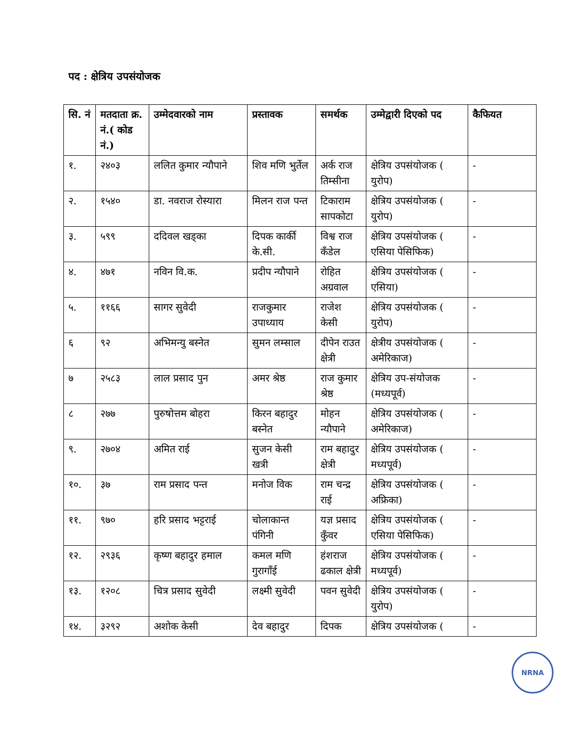पद : क्षेत्रिय उपसंयोजक
| सि. नं | मतदाता क्र. नं.( कोड नं.) | उम्मेदवारको नाम | प्रस्तावक | समर्थक | उम्मेद्वारी दिएको पद | कैफियत |
| --- | --- | --- | --- | --- | --- | --- |
| १. | २४०३ | ललित कुमार न्यौपाने | शिव मणि भुर्तेल | अर्क राज तिम्सीना | क्षेत्रिय उपसंयोजक ( युरोप) | - |
| २. | १५४० | डा. नवराज रोस्यारा | मिलन राज पन्त | टिकाराम सापकोटा | क्षेत्रिय उपसंयोजक ( युरोप) | - |
| ३. | ५९९ | ददिवल खड्का | दिपक कार्की के.सी. | विश्व राज कँडेल | क्षेत्रिय उपसंयोजक ( एसिया पेसिफिक) | - |
| ४. | ४७१ | नविन वि.क. | प्रदीप न्यौपाने | रोहित अग्रवाल | क्षेत्रिय उपसंयोजक ( एसिया) | - |
| ५. | ११६६ | सागर सुवेदी | राजकुमार उपाध्याय | राजेश केसी | क्षेत्रिय उपसंयोजक ( युरोप) | - |
| ६ | ९२ | अभिमन्यु बस्नेत | सुमन लम्साल | दीपेन राउत क्षेत्री | क्षेत्रीय उपसंयोजक ( अमेरिकाज) | - |
| ७ | २५८३ | लाल प्रसाद पुन | अमर श्रेष्ठ | राज कुमार श्रेष्ठ | क्षेत्रिय उप-संयोजक (मध्यपूर्व) | - |
| ८ | २७७ | पुरुषोत्तम बोहरा | किरन बहादुर बस्नेत | मोहन न्यौपाने | क्षेत्रिय उपसंयोजक ( अमेरिकाज) | - |
| ९. | २७०४ | अमित राई | सुजन केसी खत्री | राम बहादुर क्षेत्री | क्षेत्रिय उपसंयोजक ( मध्यपूर्व) | - |
| १०. | ३७ | राम प्रसाद पन्त | मनोज विक | राम चन्द्र राई | क्षेत्रिय उपसंयोजक ( अफ्रिका) | - |
| ११. | ९७० | हरि प्रसाद भट्टराई | चोलाकान्त पंगिनी | यज्ञ प्रसाद कुँवर | क्षेत्रिय उपसंयोजक ( एसिया पेसिफिक) | - |
| १२. | २९३६ | कृष्ण बहादुर हमाल | कमल मणि गुरागाँई | हंशराज ढकाल क्षेत्री | क्षेत्रिय उपसंयोजक ( मध्यपूर्व) | - |
| १३. | १२०८ | चित्र प्रसाद सुवेदी | लक्ष्मी सुवेदी | पवन सुवेदी | क्षेत्रिय उपसंयोजक ( युरोप) | - |
| १४. | ३२९२ | अशोक केसी | देव बहादुर | दिपक | क्षेत्रिय उपसंयोजक ( | - |
NRNA